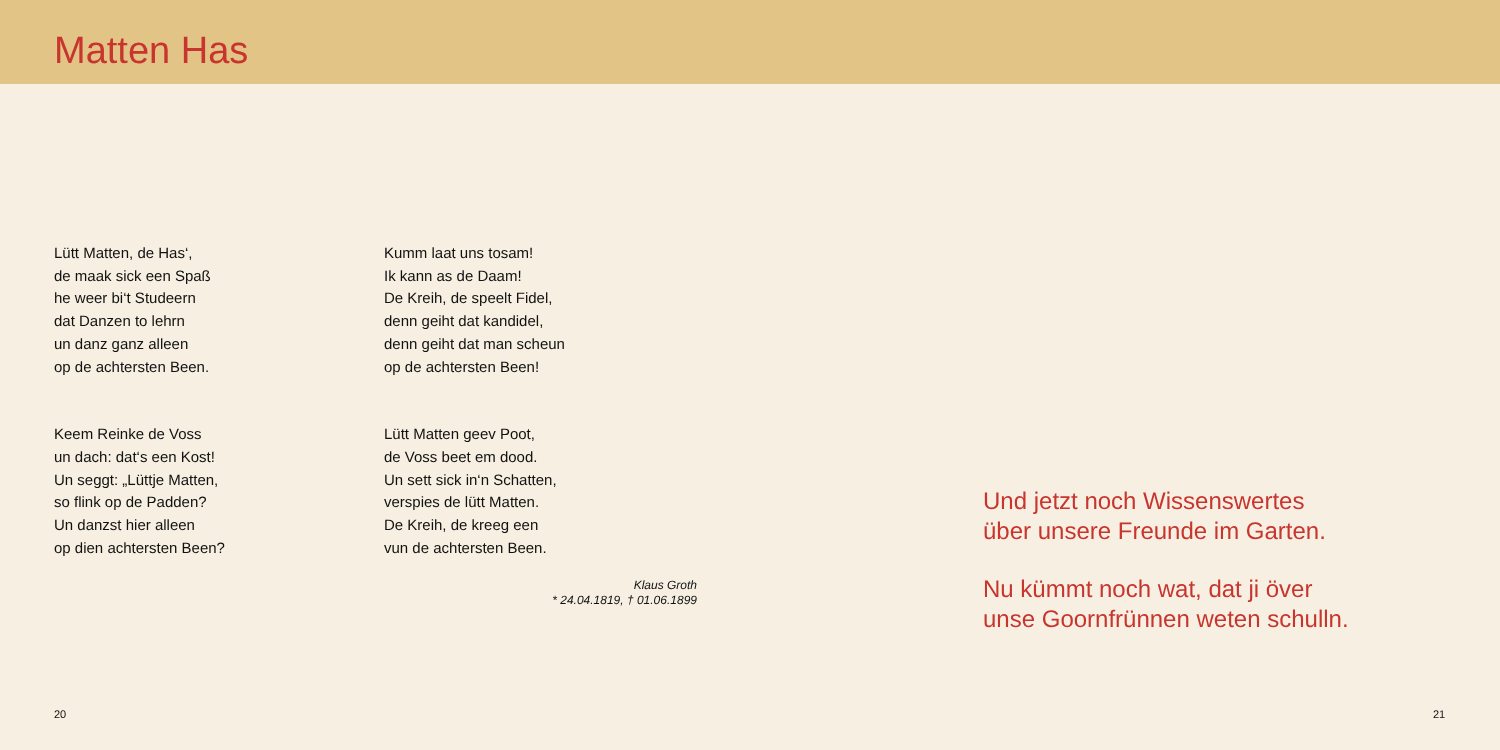Matten Has
Lütt Matten, de Has‘,
de maak sick een Spaß
he weer bi‘t Studeern
dat Danzen to lehrn
un danz ganz alleen
op de achtersten Been.
Kumm laat uns tosam!
Ik kann as de Daam!
De Kreih, de speelt Fidel,
denn geiht dat kandidel,
denn geiht dat man scheun
op de achtersten Been!
Keem Reinke de Voss
un dach: dat‘s een Kost!
Un seggt: „Lüttje Matten,
so flink op de Padden?
Un danzst hier alleen
op dien achtersten Been?
Lütt Matten geev Poot,
de Voss beet em dood.
Un sett sick in‘n Schatten,
verspies de lütt Matten.
De Kreih, de kreeg een
vun de achtersten Been.
Klaus Groth
* 24.04.1819, † 01.06.1899
Und jetzt noch Wissenswertes
über unsere Freunde im Garten.
Nu kümmt noch wat, dat ji över
unse Goornfrünnen weten schulln.
20 21